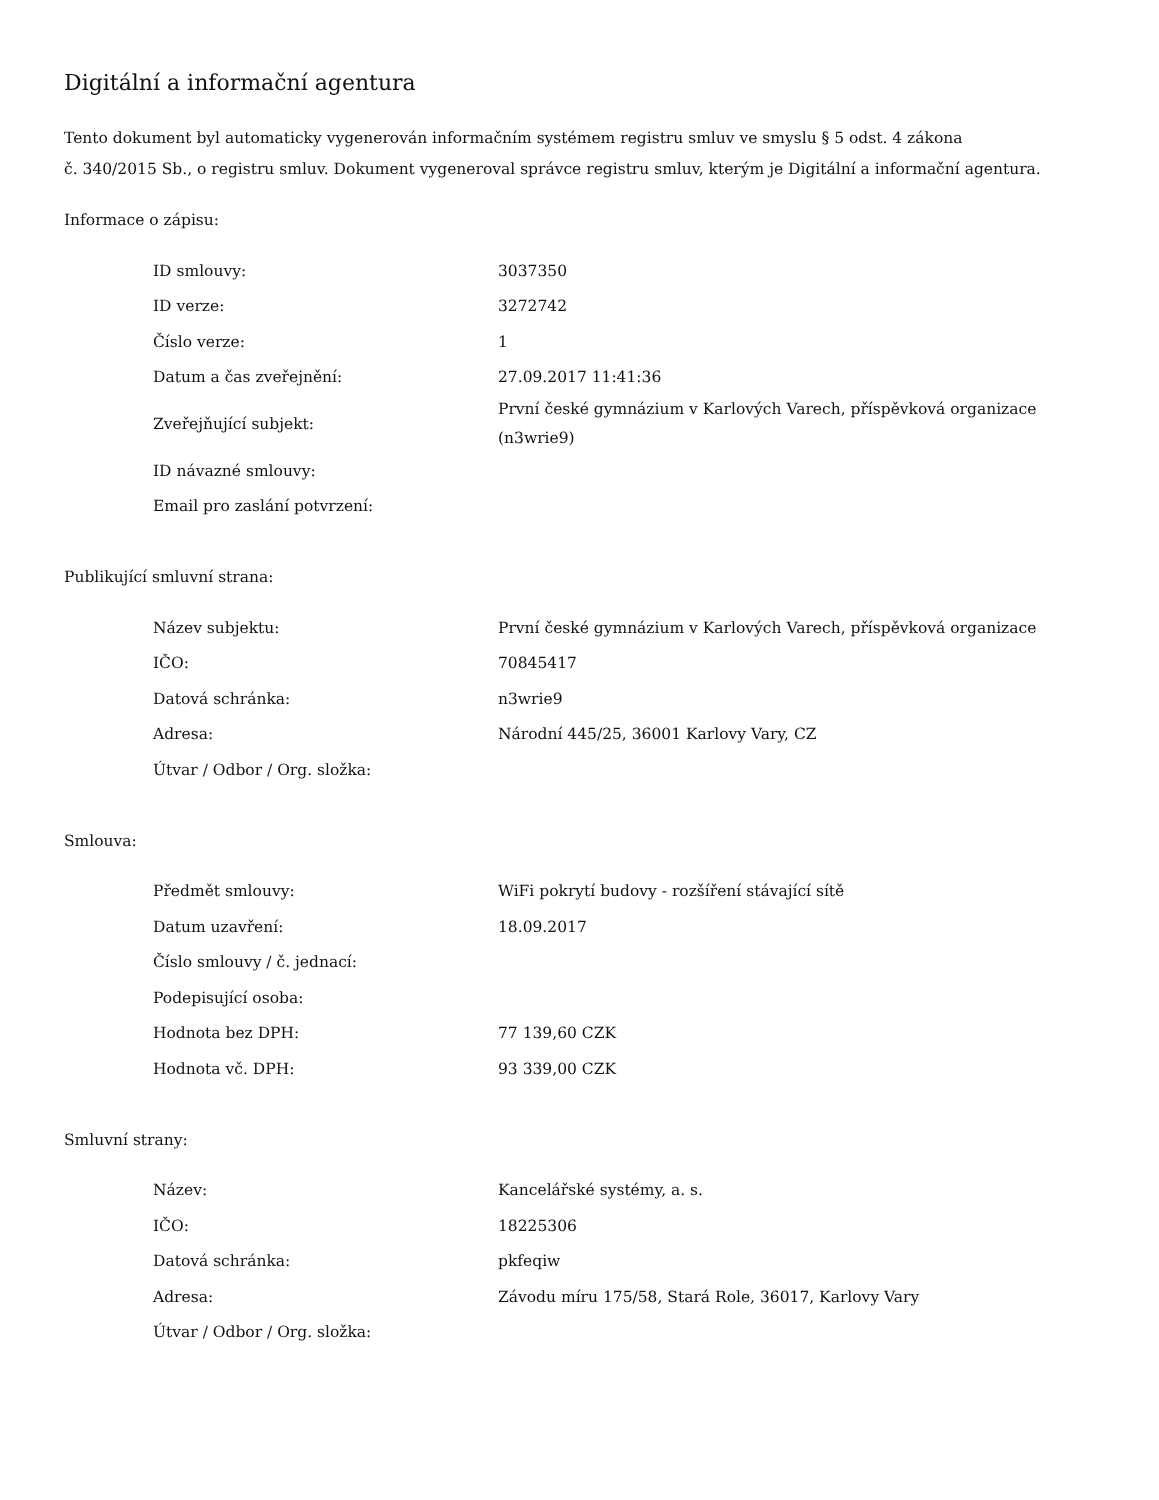Digitální a informační agentura
Tento dokument byl automaticky vygenerován informačním systémem registru smluv ve smyslu § 5 odst. 4 zákona
č. 340/2015 Sb., o registru smluv. Dokument vygeneroval správce registru smluv, kterým je Digitální a informační agentura.
Informace o zápisu:
| ID smlouvy: | 3037350 |
| ID verze: | 3272742 |
| Číslo verze: | 1 |
| Datum a čas zveřejnění: | 27.09.2017 11:41:36 |
| Zveřejňující subjekt: | První české gymnázium v Karlových Varech, příspěvková organizace (n3wrie9) |
| ID návazné smlouvy: | |
| Email pro zaslání potvrzení: | |
Publikující smluvní strana:
| Název subjektu: | První české gymnázium v Karlových Varech, příspěvková organizace |
| IČO: | 70845417 |
| Datová schránka: | n3wrie9 |
| Adresa: | Národní 445/25, 36001 Karlovy Vary, CZ |
| Útvar / Odbor / Org. složka: | |
Smlouva:
| Předmět smlouvy: | WiFi pokrytí budovy - rozšíření stávající sítě |
| Datum uzavření: | 18.09.2017 |
| Číslo smlouvy / č. jednací: | |
| Podepisující osoba: | |
| Hodnota bez DPH: | 77 139,60 CZK |
| Hodnota vč. DPH: | 93 339,00 CZK |
Smluvní strany:
| Název: | Kancelářské systémy, a. s. |
| IČO: | 18225306 |
| Datová schránka: | pkfeqiw |
| Adresa: | Závodu míru 175/58, Stará Role, 36017, Karlovy Vary |
| Útvar / Odbor / Org. složka: | |